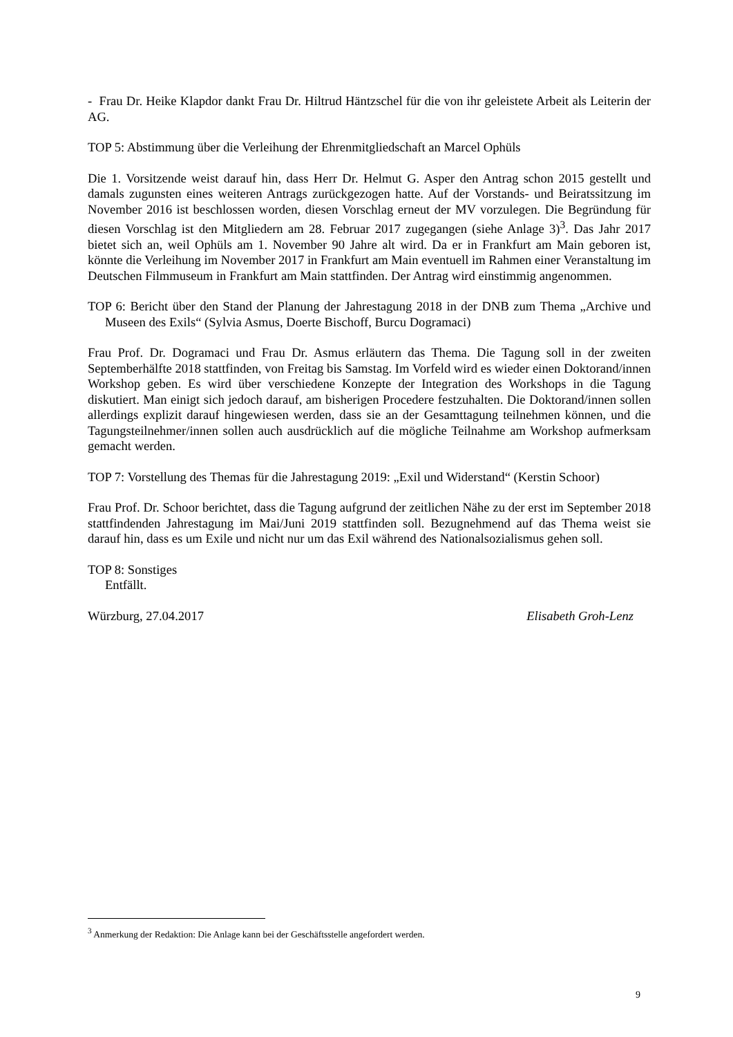- Frau Dr. Heike Klapdor dankt Frau Dr. Hiltrud Häntzschel für die von ihr geleistete Arbeit als Leiterin der AG.
TOP 5: Abstimmung über die Verleihung der Ehrenmitgliedschaft an Marcel Ophüls
Die 1. Vorsitzende weist darauf hin, dass Herr Dr. Helmut G. Asper den Antrag schon 2015 gestellt und damals zugunsten eines weiteren Antrags zurückgezogen hatte. Auf der Vorstands- und Beiratssitzung im November 2016 ist beschlossen worden, diesen Vorschlag erneut der MV vorzulegen. Die Begründung für diesen Vorschlag ist den Mitgliedern am 28. Februar 2017 zugegangen (siehe Anlage 3)<sup>3</sup>. Das Jahr 2017 bietet sich an, weil Ophüls am 1. November 90 Jahre alt wird. Da er in Frankfurt am Main geboren ist, könnte die Verleihung im November 2017 in Frankfurt am Main eventuell im Rahmen einer Veranstaltung im Deutschen Filmmuseum in Frankfurt am Main stattfinden. Der Antrag wird einstimmig angenommen.
TOP 6: Bericht über den Stand der Planung der Jahrestagung 2018 in der DNB zum Thema „Archive und Museen des Exils“ (Sylvia Asmus, Doerte Bischoff, Burcu Dogramaci)
Frau Prof. Dr. Dogramaci und Frau Dr. Asmus erläutern das Thema. Die Tagung soll in der zweiten Septemberhälfte 2018 stattfinden, von Freitag bis Samstag. Im Vorfeld wird es wieder einen Doktorand/innen Workshop geben. Es wird über verschiedene Konzepte der Integration des Workshops in die Tagung diskutiert. Man einigt sich jedoch darauf, am bisherigen Procedere festzuhalten. Die Doktorand/innen sollen allerdings explizit darauf hingewiesen werden, dass sie an der Gesamttagung teilnehmen können, und die Tagungsteilnehmer/innen sollen auch ausdrücklich auf die mögliche Teilnahme am Workshop aufmerksam gemacht werden.
TOP 7: Vorstellung des Themas für die Jahrestagung 2019: „Exil und Widerstand“ (Kerstin Schoor)
Frau Prof. Dr. Schoor berichtet, dass die Tagung aufgrund der zeitlichen Nähe zu der erst im September 2018 stattfindenden Jahrestagung im Mai/Juni 2019 stattfinden soll. Bezugnehmend auf das Thema weist sie darauf hin, dass es um Exile und nicht nur um das Exil während des Nationalsozialismus gehen soll.
TOP 8: Sonstiges
Entfällt.
Würzburg, 27.04.2017 Elisabeth Groh-Lenz
<sup>3</sup> Anmerkung der Redaktion: Die Anlage kann bei der Geschäftsstelle angefordert werden.
9